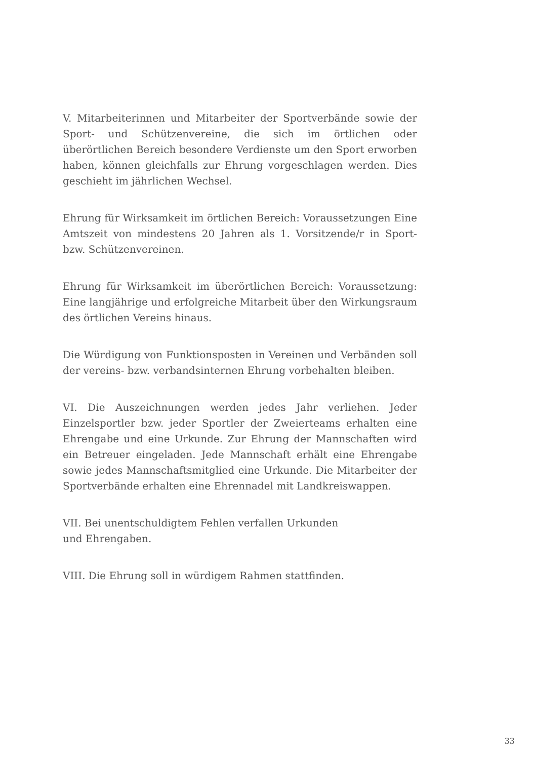V. Mitarbeiterinnen und Mitarbeiter der Sportverbände sowie der Sport- und Schützenvereine, die sich im örtlichen oder überörtlichen Bereich besondere Verdienste um den Sport erworben haben, können gleichfalls zur Ehrung vorgeschlagen werden. Dies geschieht im jährlichen Wechsel.
Ehrung für Wirksamkeit im örtlichen Bereich: Voraussetzungen Eine Amtszeit von mindestens 20 Jahren als 1. Vorsitzende/r in Sport- bzw. Schützenvereinen.
Ehrung für Wirksamkeit im überörtlichen Bereich: Voraussetzung: Eine langjährige und erfolgreiche Mitarbeit über den Wirkungsraum des örtlichen Vereins hinaus.
Die Würdigung von Funktionsposten in Vereinen und Verbänden soll der vereins- bzw. verbandsinternen Ehrung vorbehalten bleiben.
VI. Die Auszeichnungen werden jedes Jahr verliehen. Jeder Einzelsportler bzw. jeder Sportler der Zweierteams erhalten eine Ehrengabe und eine Urkunde. Zur Ehrung der Mannschaften wird ein Betreuer eingeladen. Jede Mannschaft erhält eine Ehrengabe sowie jedes Mannschaftsmitglied eine Urkunde. Die Mitarbeiter der Sportverbände erhalten eine Ehrennadel mit Landkreiswappen.
VII. Bei unentschuldigtem Fehlen verfallen Urkunden
und Ehrengaben.
VIII. Die Ehrung soll in würdigem Rahmen stattfinden.
33